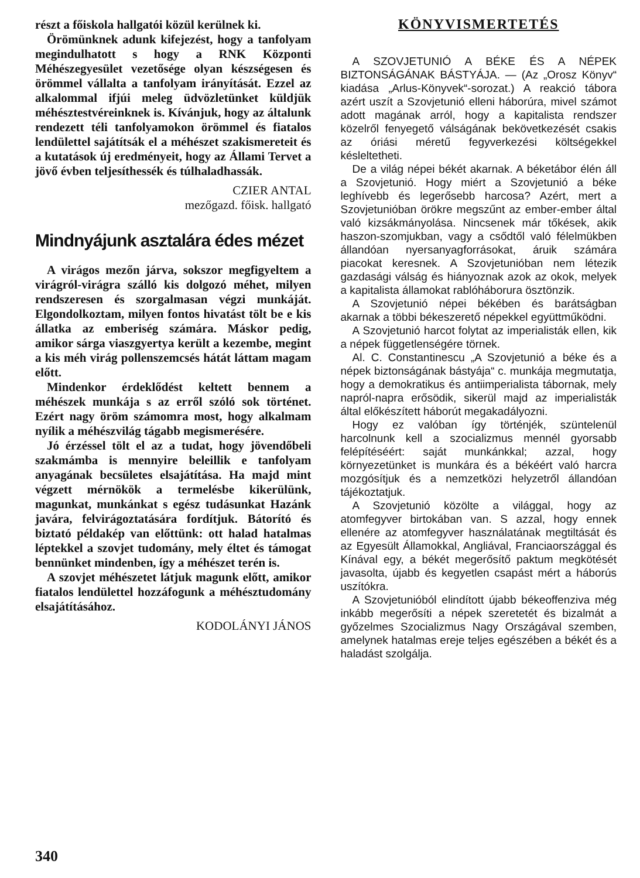részt a főiskola hallgatói közül kerülnek ki.
Örömünknek adunk kifejezést, hogy a tanfolyam megindulhatott s hogy a RNK Központi Méhészegyesület vezetősége olyan készségesen és örömmel vállalta a tanfolyam irányítását. Ezzel az alkalommal ifjúi meleg üdvözletünket küldjük méhésztestvéreinknek is. Kívánjuk, hogy az általunk rendezett téli tanfolyamokon örömmel és fiatalos lendülettel sajátítsák el a méhészet szakismereteit és a kutatások új eredményeit, hogy az Állami Tervet a jövő évben teljesíthessék és túlhaladhassák.
CZIER ANTAL
mezőgazd. főisk. hallgató
Mindnyájunk asztalára édes mézet
A virágos mezőn járva, sokszor megfigyeltem a virágról-virágra szálló kis dolgozó méhet, milyen rendszeresen és szorgalmasan végzi munkáját. Elgondolkoztam, milyen fontos hivatást tölt be e kis állatka az emberiség számára. Máskor pedig, amikor sárga viaszgyertya került a kezembe, megint a kis méh virág pollenszemcsés hátát láttam magam előtt.
Mindenkor érdeklődést keltett bennem a méhészek munkája s az erről szóló sok történet. Ezért nagy öröm számomra most, hogy alkalmam nyílik a méhészvilág tágabb megismerésére.
Jó érzéssel tölt el az a tudat, hogy jövendőbeli szakmámba is mennyire beleillik e tanfolyam anyagának becsületes elsajátítása. Ha majd mint végzett mérnökök a termelésbe kikerülünk, magunkat, munkánkat s egész tudásunkat Hazánk javára, felvirágoztatására fordítjuk. Bátorító és biztató példakép van előttünk: ott halad hatalmas léptekkel a szovjet tudomány, mely éltet és támogat bennünket mindenben, így a méhészet terén is.
A szovjet méhészetet látjuk magunk előtt, amikor fiatalos lendülettel hozzáfogunk a méhésztudomány elsajátításához.
KODOLÁNYI JÁNOS
KÖNYVISMERTETÉS
A SZOVJETUNIÓ A BÉKE ÉS A NÉPEK BIZTONSÁGÁNAK BÁSTYÁJA. — (Az „Orosz Könyv“ kiadása „Arlus-Könyvek“-sorozat.) A reakció tábora azért uszít a Szovjetunió elleni háborúra, mivel számot adott magának arról, hogy a kapitalista rendszer közelről fenyegető válságának bekövetkezését csakis az óriási méretű fegyverkezési költségekkel késleltetheti.
De a világ népei békét akarnak. A béketábor élén áll a Szovjetunió. Hogy miért a Szovjetunió a béke leghívebb és legerősebb harcosa? Azért, mert a Szovjetunióban örökre megszűnt az ember-ember által való kizsákmányolása. Nincsenek már tőkések, akik haszon-szomjukban, vagy a csődtől való félelmükben állandóan nyersanyagforrásokat, áruik számára piacokat keresnek. A Szovjetunióban nem létezik gazdasági válság és hiányoznak azok az okok, melyek a kapitalista államokat rablóháborura ösztönzik.
A Szovjetunió népei békében és barátságban akarnak a többi békeszerető népekkel együttműködni.
A Szovjetunió harcot folytat az imperialisták ellen, kik a népek függetlenségére törnek.
Al. C. Constantinescu „A Szovjetunió a béke és a népek biztonságának bástyája“ c. munkája megmutatja, hogy a demokratikus és antiimperialista tábornak, mely napról-napra erősödik, sikerül majd az imperialisták által előkészített háborút megakadályozni.
Hogy ez valóban így történjék, szüntelenül harcolnunk kell a szocializmus mennél gyorsabb felépítéséért: saját munkánkkal; azzal, hogy környezetünket is munkára és a békéért való harcra mozgósítjuk és a nemzetközi helyzetről állandóan tájékoztatjuk.
A Szovjetunió közölte a világgal, hogy az atomfegyver birtokában van. S azzal, hogy ennek ellenére az atomfegyver használatának megtiltását és az Egyesült Államokkal, Angliával, Franciaországgal és Kínával egy, a békét megerősítő paktum megkötését javasolta, újabb és kegyetlen csapást mért a háborús uszítókra.
A Szovjetunióból elindított újabb békeoffenziva még inkább megerősíti a népek szeretetét és bizalmát a győzelmes Szocializmus Nagy Országával szemben, amelynek hatalmas ereje teljes egészében a békét és a haladást szolgálja.
340